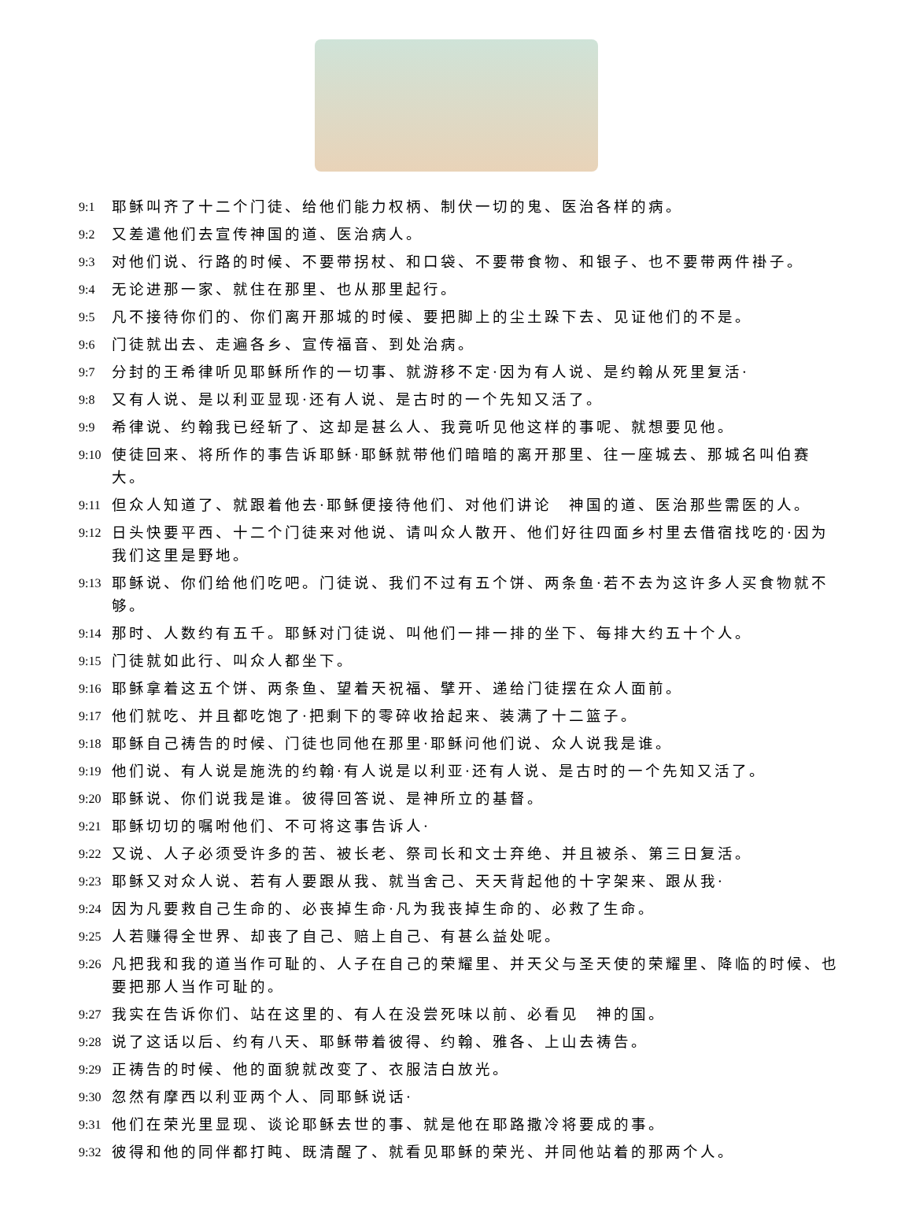9:1 耶稣叫齐了十二个门徒、给他们能力权柄、制伏一切的鬼、医治各样的病。
9:2 又差遣他们去宣传神国的道、医治病人。
9:3 对他们说、行路的时候、不要带拐杖、和口袋、不要带食物、和银子、也不要带两件褂子。
9:4 无论进那一家、就住在那里、也从那里起行。
9:5 凡不接待你们的、你们离开那城的时候、要把脚上的尘土跺下去、见证他们的不是。
9:6 门徒就出去、走遍各乡、宣传福音、到处治病。
9:7 分封的王希律听见耶稣所作的一切事、就游移不定·因为有人说、是约翰从死里复活·
9:8 又有人说、是以利亚显现·还有人说、是古时的一个先知又活了。
9:9 希律说、约翰我已经斩了、这却是甚么人、我竟听见他这样的事呢、就想要见他。
9:10 使徒回来、将所作的事告诉耶稣·耶稣就带他们暗暗的离开那里、往一座城去、那城名叫伯赛大。
9:11 但众人知道了、就跟着他去·耶稣便接待他们、对他们讲论　神国的道、医治那些需医的人。
9:12 日头快要平西、十二个门徒来对他说、请叫众人散开、他们好往四面乡村里去借宿找吃的·因为我们这里是野地。
9:13 耶稣说、你们给他们吃吧。门徒说、我们不过有五个饼、两条鱼·若不去为这许多人买食物就不够。
9:14 那时、人数约有五千。耶稣对门徒说、叫他们一排一排的坐下、每排大约五十个人。
9:15 门徒就如此行、叫众人都坐下。
9:16 耶稣拿着这五个饼、两条鱼、望着天祝福、擘开、递给门徒摆在众人面前。
9:17 他们就吃、并且都吃饱了·把剩下的零碎收拾起来、装满了十二篮子。
9:18 耶稣自己祷告的时候、门徒也同他在那里·耶稣问他们说、众人说我是谁。
9:19 他们说、有人说是施洗的约翰·有人说是以利亚·还有人说、是古时的一个先知又活了。
9:20 耶稣说、你们说我是谁。彼得回答说、是神所立的基督。
9:21 耶稣切切的嘱咐他们、不可将这事告诉人·
9:22 又说、人子必须受许多的苦、被长老、祭司长和文士弃绝、并且被杀、第三日复活。
9:23 耶稣又对众人说、若有人要跟从我、就当舍己、天天背起他的十字架来、跟从我·
9:24 因为凡要救自己生命的、必丧掉生命·凡为我丧掉生命的、必救了生命。
9:25 人若赚得全世界、却丧了自己、赔上自己、有甚么益处呢。
9:26 凡把我和我的道当作可耻的、人子在自己的荣耀里、并天父与圣天使的荣耀里、降临的时候、也要把那人当作可耻的。
9:27 我实在告诉你们、站在这里的、有人在没尝死味以前、必看见　神的国。
9:28 说了这话以后、约有八天、耶稣带着彼得、约翰、雅各、上山去祷告。
9:29 正祷告的时候、他的面貌就改变了、衣服洁白放光。
9:30 忽然有摩西以利亚两个人、同耶稣说话·
9:31 他们在荣光里显现、谈论耶稣去世的事、就是他在耶路撒冷将要成的事。
9:32 彼得和他的同伴都打盹、既清醒了、就看见耶稣的荣光、并同他站着的那两个人。